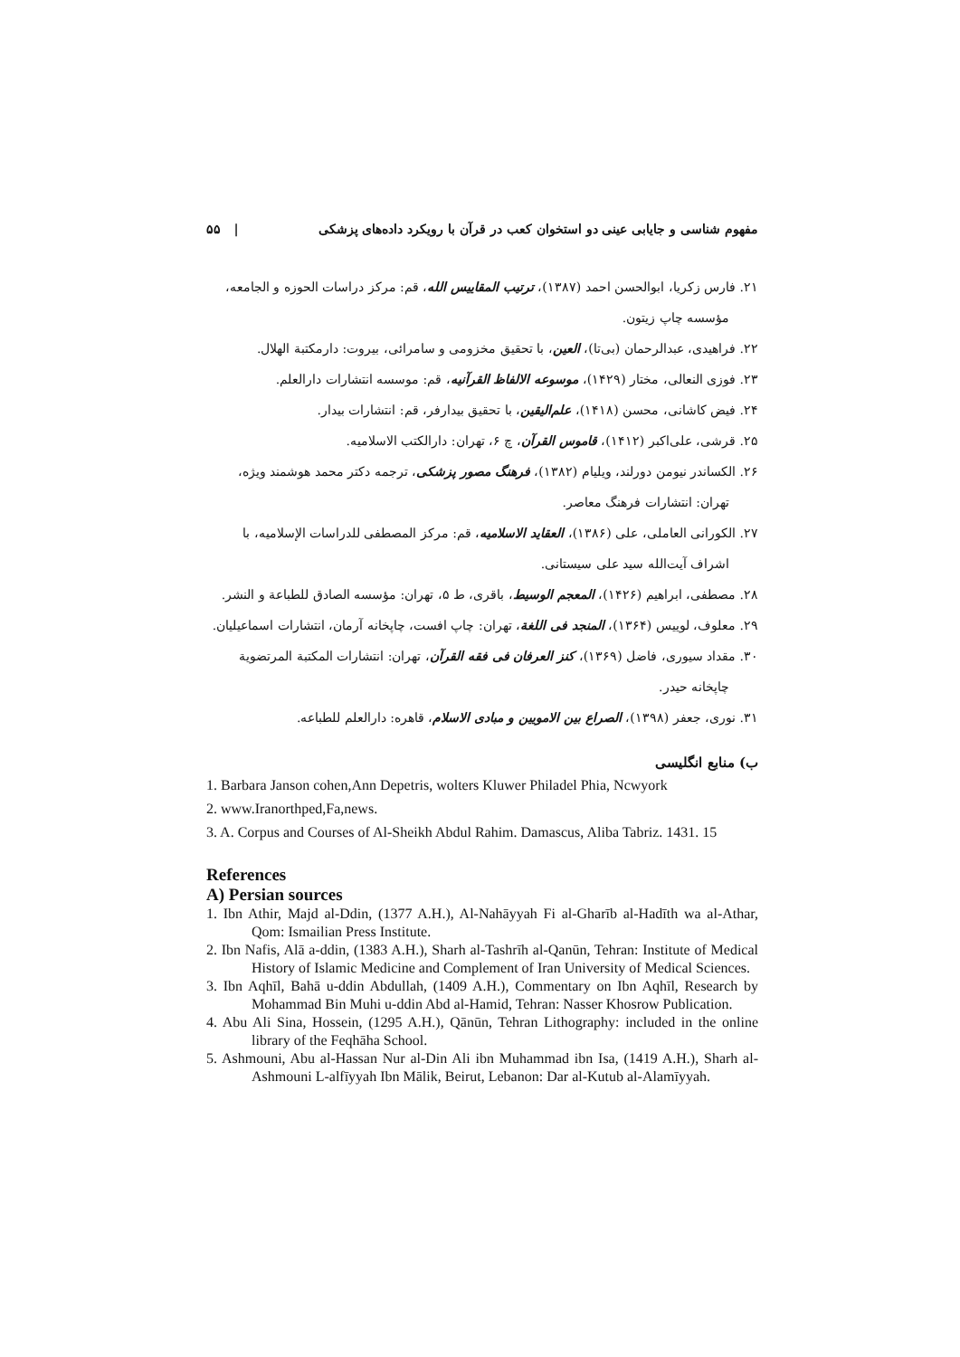مفهوم شناسی و جایابی عینی دو استخوان کعب در قرآن با رویکرد داده‌های پزشکی | ۵۵
۲۱. فارس زکریا، ابوالحسن احمد (۱۳۸۷)، ترتیب المقاییس الله، قم: مرکز دراسات الحوزه و الجامعه، مؤسسه چاپ زیتون.
۲۲. فراهیدی، عبدالرحمان (بی‌تا)، العین، با تحقیق مخزومی و سامرائی، بیروت: دارمکتبة الهلال.
۲۳. فوزی النعالی، مختار (۱۴۲۹)، موسوعه الالفاظ القرآنیه، قم: موسسه انتشارات دارالعلم.
۲۴. فیض کاشانی، محسن (۱۴۱۸)، علم‌الیقین، با تحقیق بیدارفر، قم: انتشارات بیدار.
۲۵. قرشی، علی‌اکبر (۱۴۱۲)، قاموس القرآن، چ ۶، تهران: دارالکتب الاسلامیه.
۲۶. الکساندر نیومن دورلند، ویلیام (۱۳۸۲)، فرهنگ مصور پزشکی، ترجمه دکتر محمد هوشمند ویژه، تهران: انتشارات فرهنگ معاصر.
۲۷. الکورانی العاملی، علی (۱۳۸۶)، العقاید الاسلامیه، قم: مرکز المصطفی للدراسات الإسلامیه، با اشراف آیت‌الله سید علی سیستانی.
۲۸. مصطفی، ابراهیم (۱۴۲۶)، المعجم الوسیط، باقری، ط ۵، تهران: مؤسسه الصادق للطباعة و النشر.
۲۹. معلوف، لوییس (۱۳۶۴)، المنجد فی اللغة، تهران: چاپ افست، چاپخانه آرمان، انتشارات اسماعیلیان.
۳۰. مقداد سیوری، فاضل (۱۳۶۹)، کنز العرفان فی فقه القرآن، تهران: انتشارات المکتبة المرتضویة چاپخانه حیدر.
۳۱. نوری، جعفر (۱۳۹۸)، الصراع بین الامویین و مبادی الاسلام، قاهره: دارالعلم للطباعه.
ب) منابع انگلیسی
1. Barbara Janson cohen,Ann Depetris, wolters Kluwer Philadel Phia, Ncwyork
2. www.Iranorthped,Fa,news.
3. A. Corpus and Courses of Al-Sheikh Abdul Rahim. Damascus, Aliba Tabriz. 1431. 15
References
A) Persian sources
1. Ibn Athir, Majd al-Ddin, (1377 A.H.), Al-Nahāyyah Fi al-Gharīb al-Hadīth wa al-Athar, Qom: Ismailian Press Institute.
2. Ibn Nafis, Alā a-ddin, (1383 A.H.), Sharh al-Tashrīh al-Qanūn, Tehran: Institute of Medical History of Islamic Medicine and Complement of Iran University of Medical Sciences.
3. Ibn Aqhīl, Bahā u-ddin Abdullah, (1409 A.H.), Commentary on Ibn Aqhīl, Research by Mohammad Bin Muhi u-ddin Abd al-Hamid, Tehran: Nasser Khosrow Publication.
4. Abu Ali Sina, Hossein, (1295 A.H.), Qānūn, Tehran Lithography: included in the online library of the Feqhāha School.
5. Ashmouni, Abu al-Hassan Nur al-Din Ali ibn Muhammad ibn Isa, (1419 A.H.), Sharh al-Ashmouni L-alfīyyah Ibn Mālik, Beirut, Lebanon: Dar al-Kutub al-Alamīyyah.